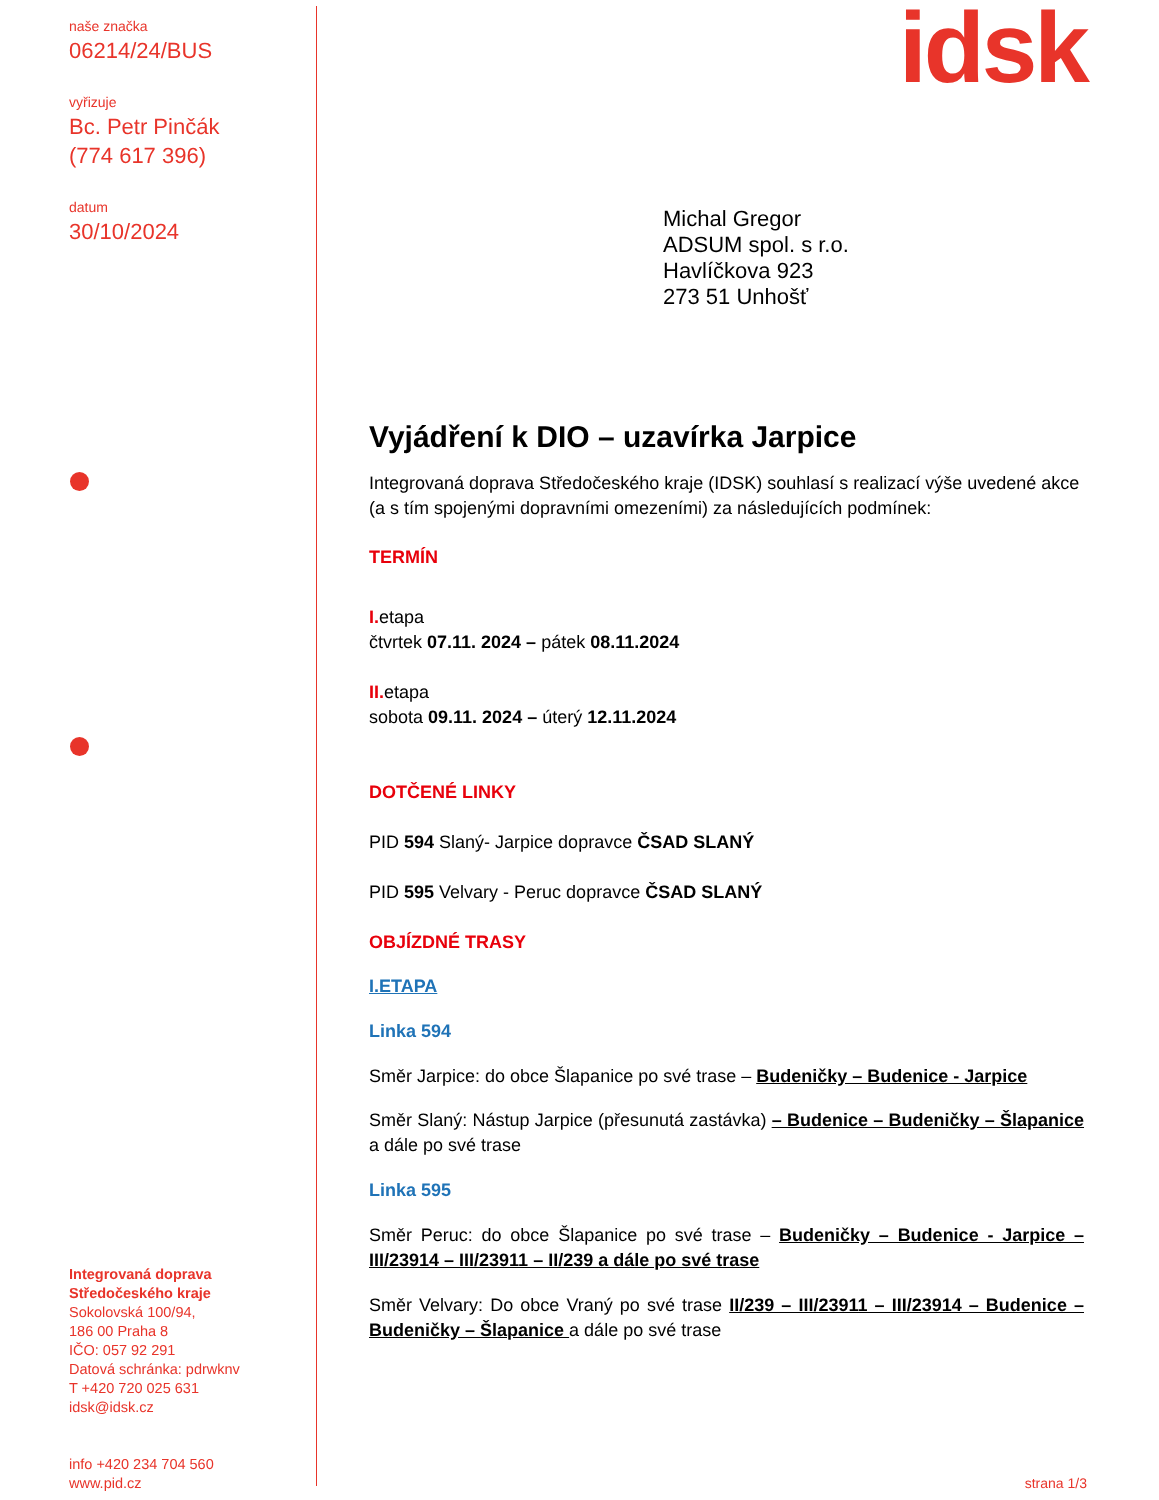naše značka
06214/24/BUS
vyřizuje
Bc. Petr Pinčák
(774 617 396)
datum
30/10/2024
idsk
Michal Gregor
ADSUM spol. s r.o.
Havlíčkova 923
273 51 Unhošť
Vyjádření k DIO – uzavírka Jarpice
Integrovaná doprava Středočeského kraje (IDSK) souhlasí s realizací výše uvedené akce (a s tím spojenými dopravními omezeními) za následujících podmínek:
TERMÍN
I. etapa
čtvrtek 07.11. 2024 – pátek 08.11.2024
II. etapa
sobota 09.11. 2024 – úterý 12.11.2024
DOTČENÉ LINKY
PID 594 Slaný- Jarpice dopravce ČSAD SLANÝ
PID 595 Velvary - Peruc dopravce ČSAD SLANÝ
OBJÍZDNÉ TRASY
I.ETAPA
Linka 594
Směr Jarpice: do obce Šlapanice po své trase – Budeničky – Budenice - Jarpice
Směr Slaný: Nástup Jarpice (přesunutá zastávka) – Budenice – Budeničky – Šlapanice a dále po své trase
Linka 595
Směr Peruc: do obce Šlapanice po své trase – Budeničky – Budenice - Jarpice – III/23914 – III/23911 – II/239 a dále po své trase
Směr Velvary: Do obce Vraný po své trase II/239 – III/23911 – III/23914 – Budenice – Budeničky – Šlapanice a dále po své trase
Integrovaná doprava
Středočeského kraje
Sokolovská 100/94,
186 00 Praha 8
IČO: 057 92 291
Datová schránka: pdrwknv
T +420 720 025 631
idsk@idsk.cz
info +420 234 704 560
www.pid.cz
strana 1/3